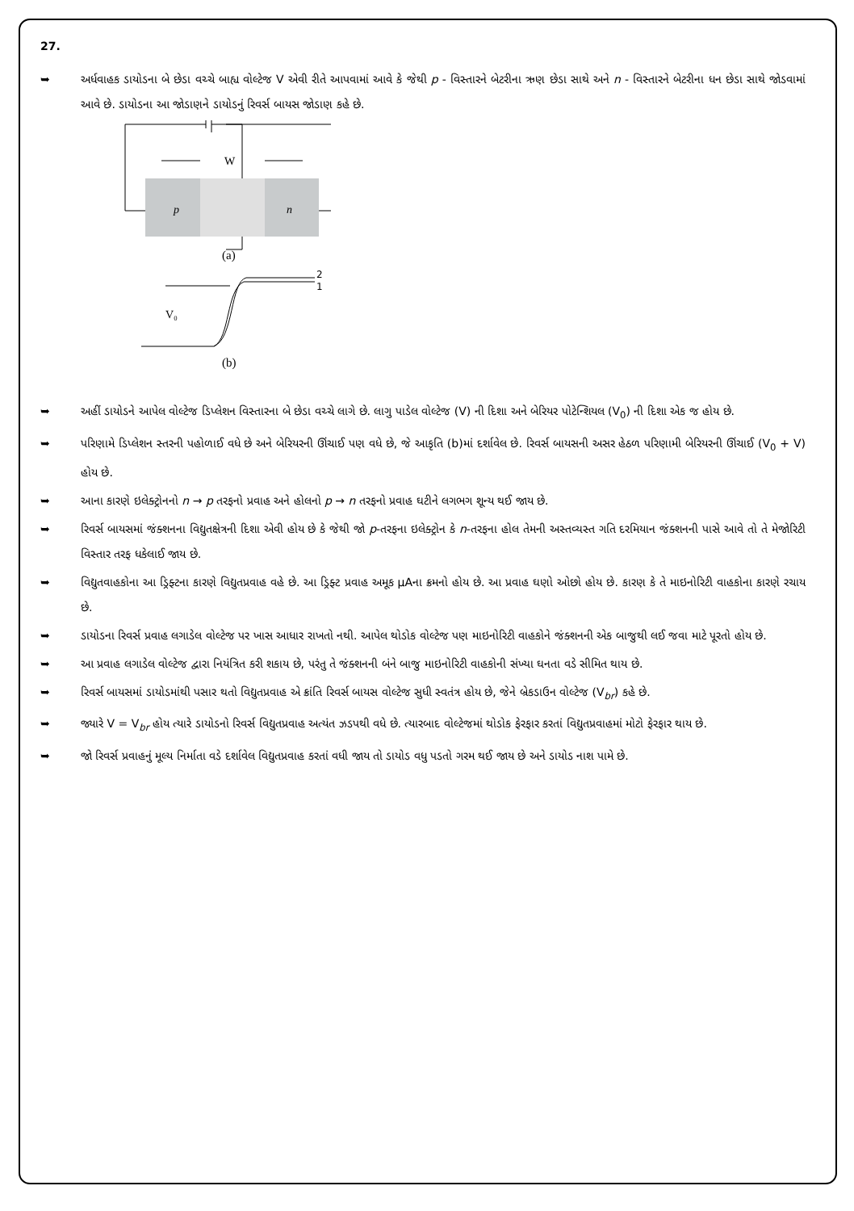27.
➥ અર્ધવાહક ડાયોડના બે છેડા વચ્ચે બાહ્ય વોલ્ટેજ V એવી રીતે આપવામાં આવે કે જેથી p - વિસ્તારને બેટરીના ઋણ છેડા સાથે અને n - વિસ્તારને બેટરીના ધન છેડા સાથે જોડવામાં આવે છે. ડાયોડના આ જોડાણને ડાયોડનું રિવર્સ બાયસ જોડાણ કહે છે.
p
n
W
(a)
V₀
2
1
(b)
➥ અહીં ડાયોડને આપેલ વોલ્ટેજ ડિપ્લેશન વિસ્તારના બે છેડા વચ્ચે લાગે છે. લાગુ પાડેલ વોલ્ટેજ (V) ની દિશા અને બેરિયર પોટેન્શિયલ (V<sub>0</sub>) ની દિશા એક જ હોય છે.
➥ પરિણામે ડિપ્લેશન સ્તરની પહોળાઈ વધે છે અને બેરિયરની ઊંચાઈ પણ વધે છે, જે આકૃતિ (b)માં દર્શાવેલ છે. રિવર્સ બાયસની અસર હેઠળ પરિણામી બેરિયરની ઊંચાઈ (V<sub>0</sub> + V) હોય છે.
➥ આના કારણે ઇલેક્ટ્રોનનો n → p તરફનો પ્રવાહ અને હોલનો p → n તરફનો પ્રવાહ ઘટીને લગભગ શૂન્ય થઈ જાય છે.
➥ રિવર્સ બાયસમાં જંક્શનના વિદ્યુતક્ષેત્રની દિશા એવી હોય છે કે જેથી જો p-તરફના ઇલેક્ટ્રોન કે n-તરફના હોલ તેમની અસ્તવ્યસ્ત ગતિ દરમિયાન જંક્શનની પાસે આવે તો તે મેજોરિટી વિસ્તાર તરફ ધકેલાઈ જાય છે.
➥ વિદ્યુતવાહકોના આ ડ્રિફ્ટના કારણે વિદ્યુતપ્રવાહ વહે છે. આ ડ્રિફ્ટ પ્રવાહ અમૂક μAના ક્રમનો હોય છે. આ પ્રવાહ ઘણો ઓછો હોય છે. કારણ કે તે માઇનોરિટી વાહકોના કારણે રચાય છે.
➥ ડાયોડના રિવર્સ પ્રવાહ લગાડેલ વોલ્ટેજ પર ખાસ આધાર રાખતો નથી. આપેલ થોડોક વોલ્ટેજ પણ માઇનોરિટી વાહકોને જંક્શનની એક બાજુથી લઈ જવા માટે પૂરતો હોય છે.
➥ આ પ્રવાહ લગાડેલ વોલ્ટેજ દ્વારા નિયંત્રિત કરી શકાય છે, પરંતુ તે જંક્શનની બંને બાજુ માઇનોરિટી વાહકોની સંખ્યા ઘનતા વડે સીમિત થાય છે.
➥ રિવર્સ બાયસમાં ડાયોડમાંથી પસાર થતો વિદ્યુતપ્રવાહ એ ક્રાંતિ રિવર્સ બાયસ વોલ્ટેજ સુધી સ્વતંત્ર હોય છે, જેને બ્રેકડાઉન વોલ્ટેજ (V<sub>br</sub>) કહે છે.
➥ જ્યારે V = V<sub>br</sub> હોય ત્યારે ડાયોડનો રિવર્સ વિદ્યુતપ્રવાહ અત્યંત ઝડપથી વધે છે. ત્યારબાદ વોલ્ટેજમાં થોડોક ફેરફાર કરતાં વિદ્યુતપ્રવાહમાં મોટો ફેરફાર થાય છે.
➥ જો રિવર્સ પ્રવાહનું મૂલ્ય નિર્માતા વડે દર્શાવેલ વિદ્યુતપ્રવાહ કરતાં વધી જાય તો ડાયોડ વધુ પડતો ગરમ થઈ જાય છે અને ડાયોડ નાશ પામે છે.